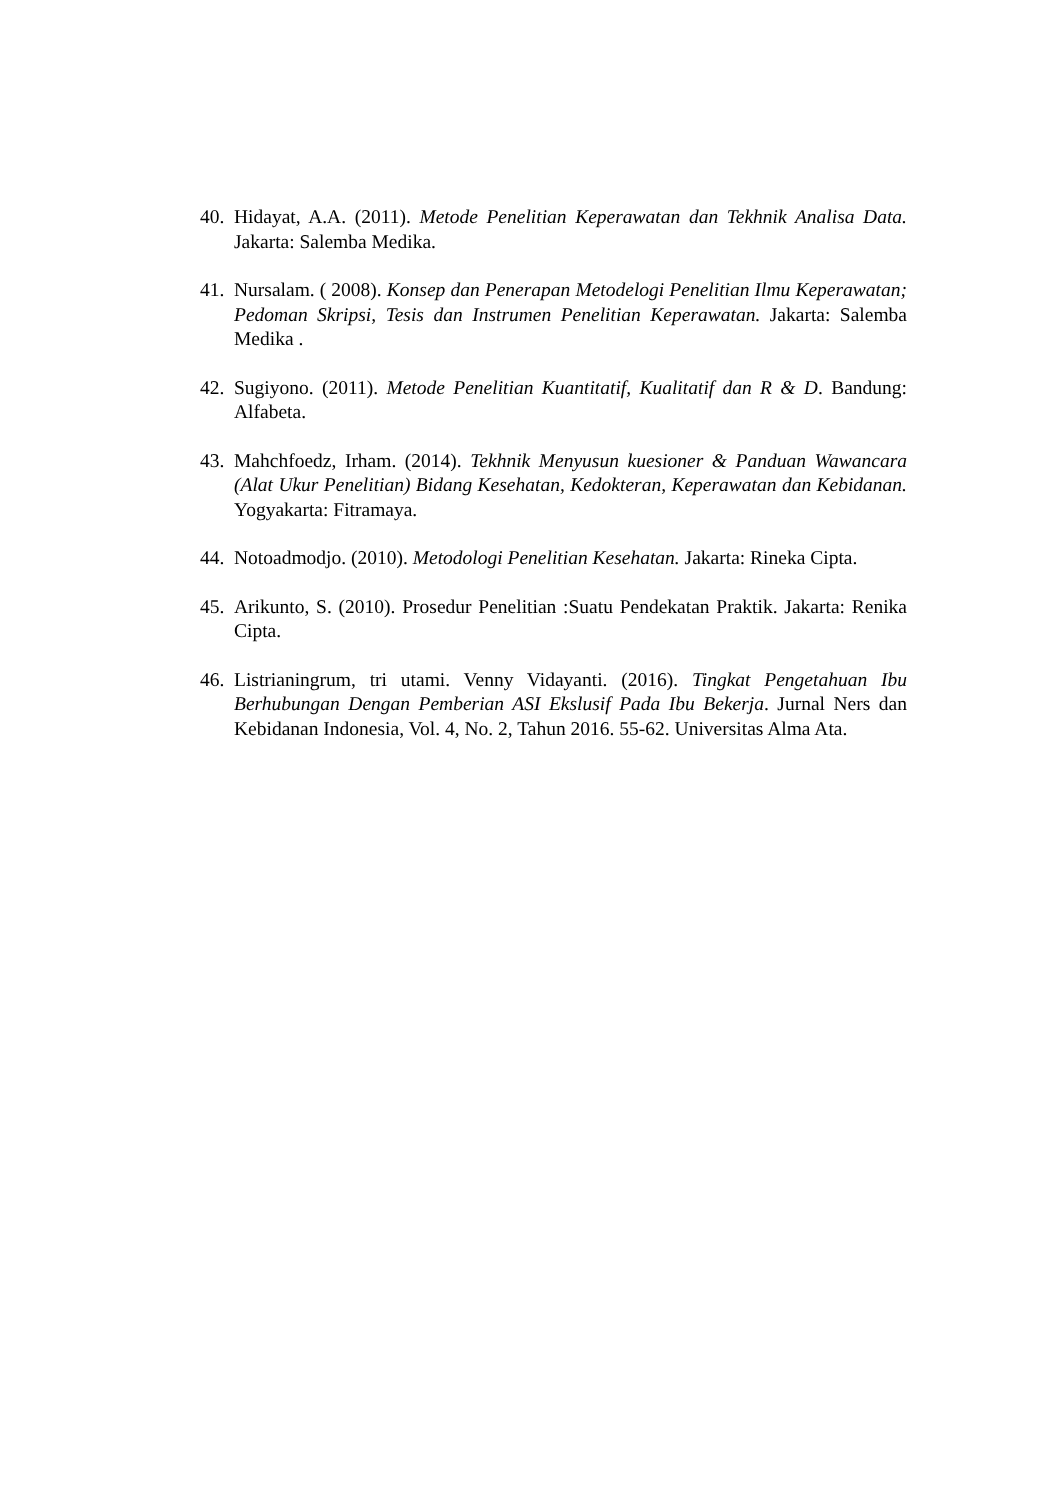40.
Hidayat, A.A. (2011). Metode Penelitian Keperawatan dan Tekhnik Analisa Data. Jakarta: Salemba Medika.
41.
Nursalam. ( 2008). Konsep dan Penerapan Metodelogi Penelitian Ilmu Keperawatan; Pedoman Skripsi, Tesis dan Instrumen Penelitian Keperawatan. Jakarta: Salemba Medika .
42.
Sugiyono. (2011). Metode Penelitian Kuantitatif, Kualitatif dan R & D. Bandung: Alfabeta.
43.
Mahchfoedz, Irham. (2014). Tekhnik Menyusun kuesioner & Panduan Wawancara (Alat Ukur Penelitian) Bidang Kesehatan, Kedokteran, Keperawatan dan Kebidanan. Yogyakarta: Fitramaya.
44.
Notoadmodjo. (2010). Metodologi Penelitian Kesehatan. Jakarta: Rineka Cipta.
45.
Arikunto, S. (2010). Prosedur Penelitian :Suatu Pendekatan Praktik. Jakarta: Renika Cipta.
46.
Listrianingrum, tri utami. Venny Vidayanti. (2016). Tingkat Pengetahuan Ibu Berhubungan Dengan Pemberian ASI Ekslusif Pada Ibu Bekerja. Jurnal Ners dan Kebidanan Indonesia, Vol. 4, No. 2, Tahun 2016. 55-62. Universitas Alma Ata.